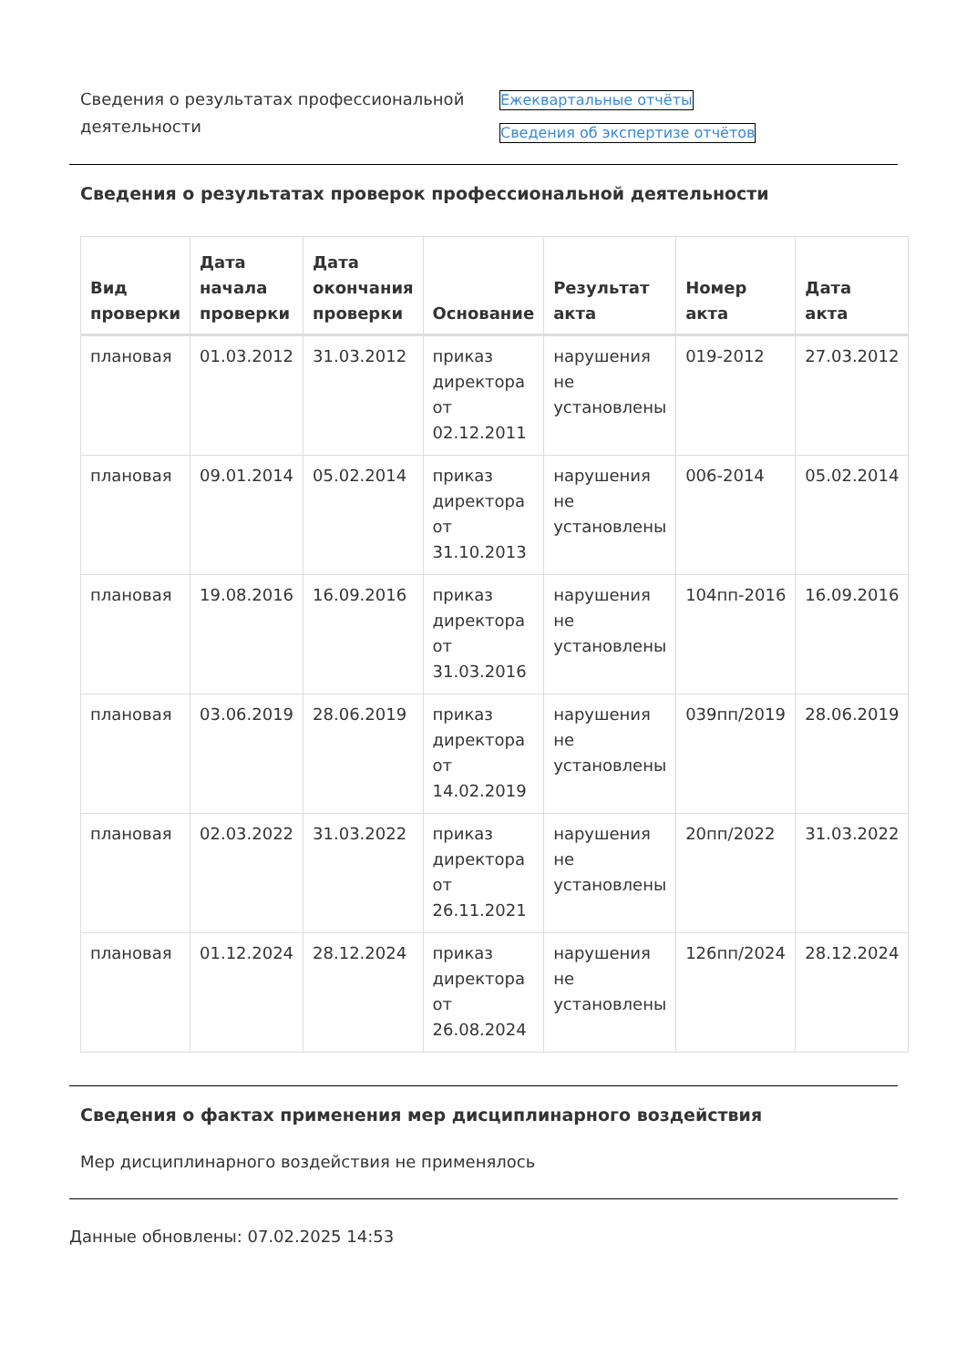Сведения о результатах профессиональной деятельности
Ежеквартальные отчёты
Сведения об экспертизе отчётов
Сведения о результатах проверок профессиональной деятельности
| Вид проверки | Дата начала проверки | Дата окончания проверки | Основание | Результат акта | Номер акта | Дата акта |
| --- | --- | --- | --- | --- | --- | --- |
| плановая | 01.03.2012 | 31.03.2012 | приказ директора от 02.12.2011 | нарушения не установлены | 019-2012 | 27.03.2012 |
| плановая | 09.01.2014 | 05.02.2014 | приказ директора от 31.10.2013 | нарушения не установлены | 006-2014 | 05.02.2014 |
| плановая | 19.08.2016 | 16.09.2016 | приказ директора от 31.03.2016 | нарушения не установлены | 104пп-2016 | 16.09.2016 |
| плановая | 03.06.2019 | 28.06.2019 | приказ директора от 14.02.2019 | нарушения не установлены | 039пп/2019 | 28.06.2019 |
| плановая | 02.03.2022 | 31.03.2022 | приказ директора от 26.11.2021 | нарушения не установлены | 20пп/2022 | 31.03.2022 |
| плановая | 01.12.2024 | 28.12.2024 | приказ директора от 26.08.2024 | нарушения не установлены | 126пп/2024 | 28.12.2024 |
Сведения о фактах применения мер дисциплинарного воздействия
Мер дисциплинарного воздействия не применялось
Данные обновлены: 07.02.2025 14:53